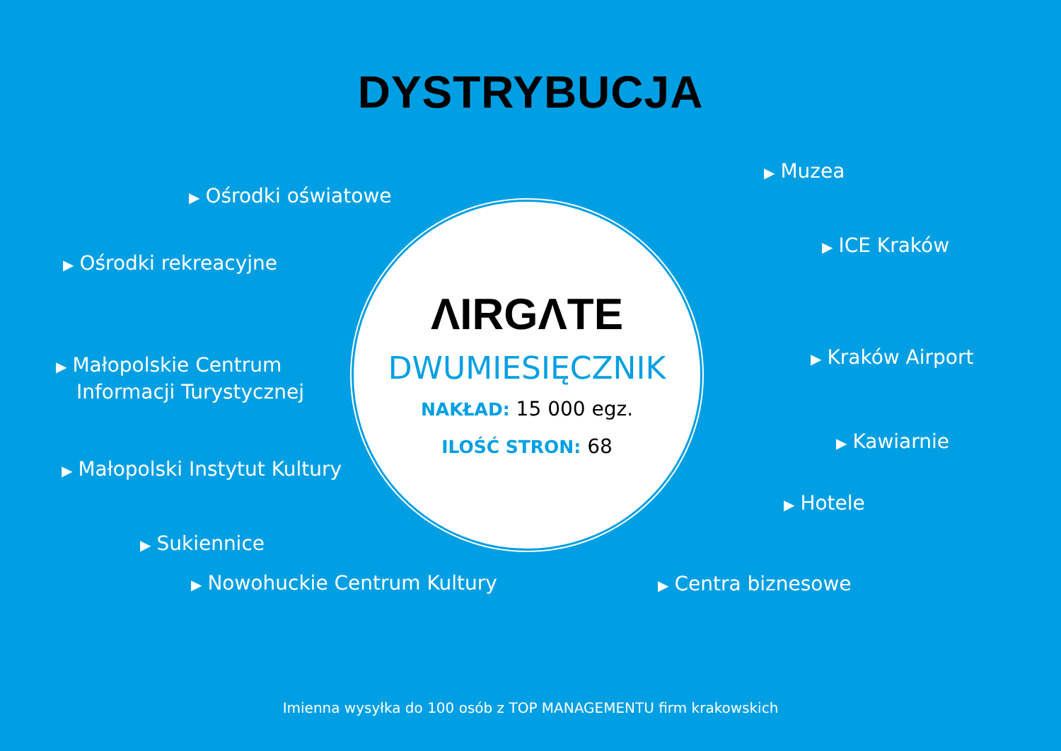DYSTRYBUCJA
▶ Ośrodki oświatowe
▶ Ośrodki rekreacyjne
▶ Małopolskie Centrum
Informacji Turystycznej
▶ Małopolski Instytut Kultury
▶ Sukiennice
▶ Nowohuckie Centrum Kultury
ΛIRGΛTE
DWUMIESIĘCZNIK
NAKŁAD: 15 000 egz.
ILOŚĆ STRON: 68
▶ Centra biznesowe
▶ Muzea
▶ ICE Kraków
▶ Kraków Airport
▶ Kawiarnie
▶ Hotele
Imienna wysyłka do 100 osób z TOP MANAGEMENTU firm krakowskich